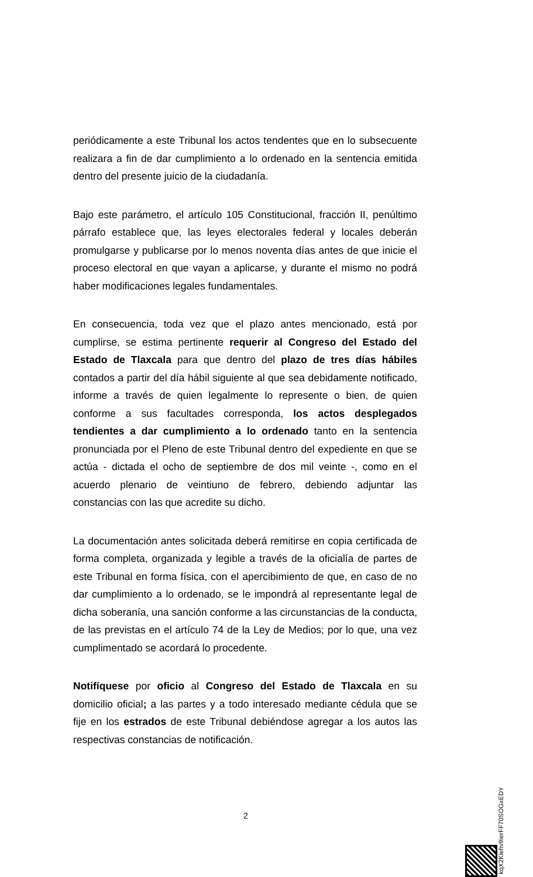periódicamente a este Tribunal los actos tendentes que en lo subsecuente realizara a fin de dar cumplimiento a lo ordenado en la sentencia emitida dentro del presente juicio de la ciudadanía.
Bajo este parámetro, el artículo 105 Constitucional, fracción II, penúltimo párrafo establece que, las leyes electorales federal y locales deberán promulgarse y publicarse por lo menos noventa días antes de que inicie el proceso electoral en que vayan a aplicarse, y durante el mismo no podrá haber modificaciones legales fundamentales.
En consecuencia, toda vez que el plazo antes mencionado, está por cumplirse, se estima pertinente requerir al Congreso del Estado del Estado de Tlaxcala para que dentro del plazo de tres días hábiles contados a partir del día hábil siguiente al que sea debidamente notificado, informe a través de quien legalmente lo represente o bien, de quien conforme a sus facultades corresponda, los actos desplegados tendientes a dar cumplimiento a lo ordenado tanto en la sentencia pronunciada por el Pleno de este Tribunal dentro del expediente en que se actúa - dictada el ocho de septiembre de dos mil veinte -, como en el acuerdo plenario de veintiuno de febrero, debiendo adjuntar las constancias con las que acredite su dicho.
La documentación antes solicitada deberá remitirse en copia certificada de forma completa, organizada y legible a través de la oficialía de partes de este Tribunal en forma física, con el apercibimiento de que, en caso de no dar cumplimiento a lo ordenado, se le impondrá al representante legal de dicha soberanía, una sanción conforme a las circunstancias de la conducta, de las previstas en el artículo 74 de la Ley de Medios; por lo que, una vez cumplimentado se acordará lo procedente.
Notifíquese por oficio al Congreso del Estado de Tlaxcala en su domicilio oficial; a las partes y a todo interesado mediante cédula que se fije en los estrados de este Tribunal debiéndose agregar a los autos las respectivas constancias de notificación.
2
kqX2Klehv9ierFF70SOGxEDY